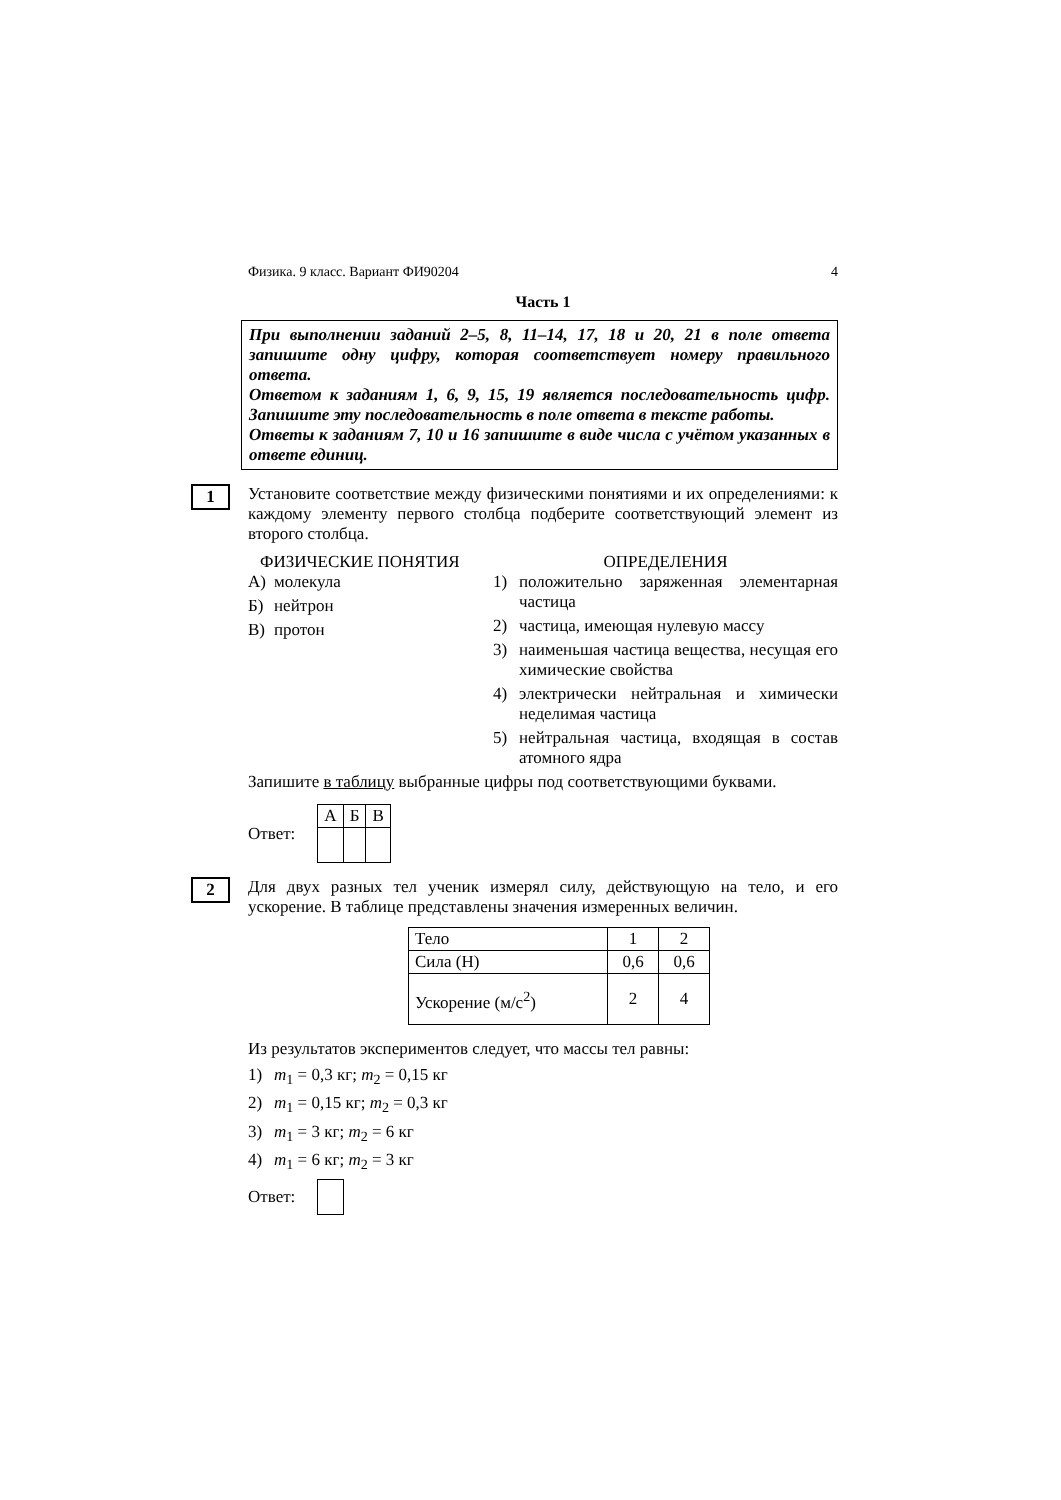Физика. 9 класс. Вариант ФИ90204 4
Часть 1
При выполнении заданий 2–5, 8, 11–14, 17, 18 и 20, 21 в поле ответа запишите одну цифру, которая соответствует номеру правильного ответа.
Ответом к заданиям 1, 6, 9, 15, 19 является последовательность цифр. Запишите эту последовательность в поле ответа в тексте работы.
Ответы к заданиям 7, 10 и 16 запишите в виде числа с учётом указанных в ответе единиц.
1
Установите соответствие между физическими понятиями и их определениями: к каждому элементу первого столбца подберите соответствующий элемент из второго столбца.
ФИЗИЧЕСКИЕ ПОНЯТИЯ
А) молекула
Б) нейтрон
В) протон
ОПРЕДЕЛЕНИЯ
1) положительно заряженная элементарная частица
2) частица, имеющая нулевую массу
3) наименьшая частица вещества, несущая его химические свойства
4) электрически нейтральная и химически неделимая частица
5) нейтральная частица, входящая в состав атомного ядра
Запишите в таблицу выбранные цифры под соответствующими буквами.
Ответ:
| А | Б | В |
2
Для двух разных тел ученик измерял силу, действующую на тело, и его ускорение. В таблице представлены значения измеренных величин.
| Тело | 1 | 2 |
| Сила (Н) | 0,6 | 0,6 |
| Ускорение (м/с<sup>2</sup>) | 2 | 4 |
Из результатов экспериментов следует, что массы тел равны:
1) m<sub>1</sub> = 0,3 кг; m<sub>2</sub> = 0,15 кг
2) m<sub>1</sub> = 0,15 кг; m<sub>2</sub> = 0,3 кг
3) m<sub>1</sub> = 3 кг; m<sub>2</sub> = 6 кг
4) m<sub>1</sub> = 6 кг; m<sub>2</sub> = 3 кг
Ответ: